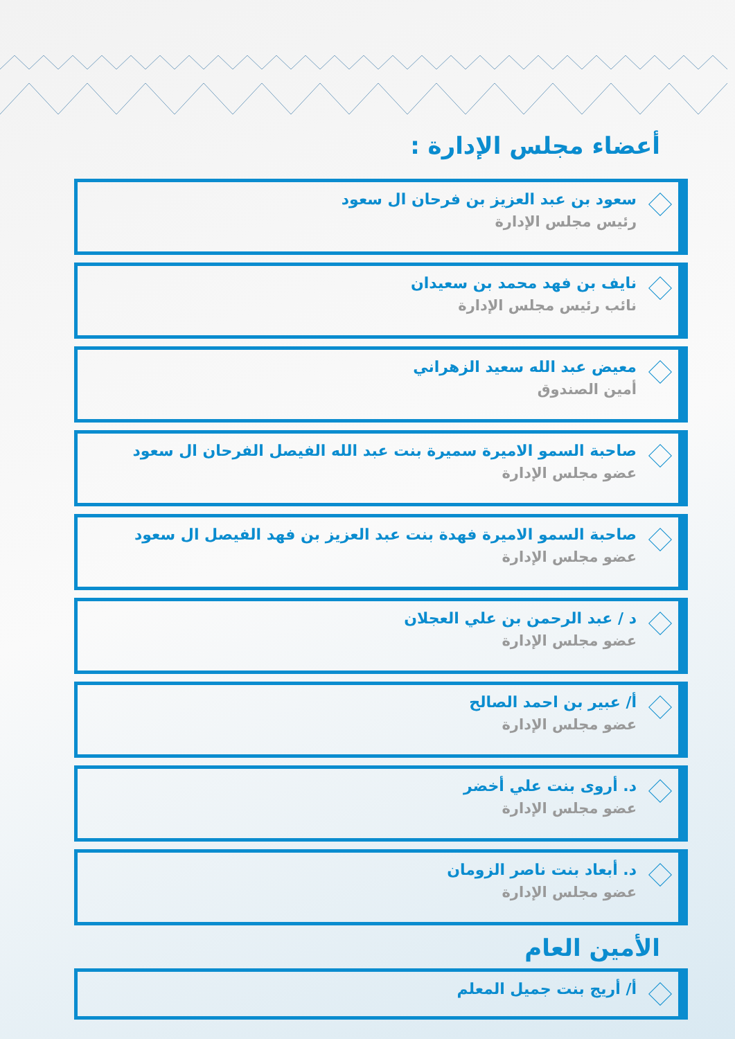أعضاء مجلس الإدارة :
سعود بن عبد العزيز بن فرحان ال سعود
رئيس مجلس الإدارة
نايف بن فهد محمد بن سعيدان
نائب رئيس مجلس الإدارة
معيض عبد الله سعيد الزهراني
أمين الصندوق
صاحبة السمو الاميرة سميرة بنت عبد الله الفيصل الفرحان ال سعود
عضو مجلس الإدارة
صاحبة السمو الاميرة فهدة بنت عبد العزيز بن فهد الفيصل ال سعود
عضو مجلس الإدارة
د / عبد الرحمن بن علي العجلان
عضو مجلس الإدارة
أ/ عبير بن احمد الصالح
عضو مجلس الإدارة
د. أروى بنت علي أخضر
عضو مجلس الإدارة
د. أبعاد بنت ناصر الزومان
عضو مجلس الإدارة
الأمين العام
أ/ أريج بنت جميل المعلم